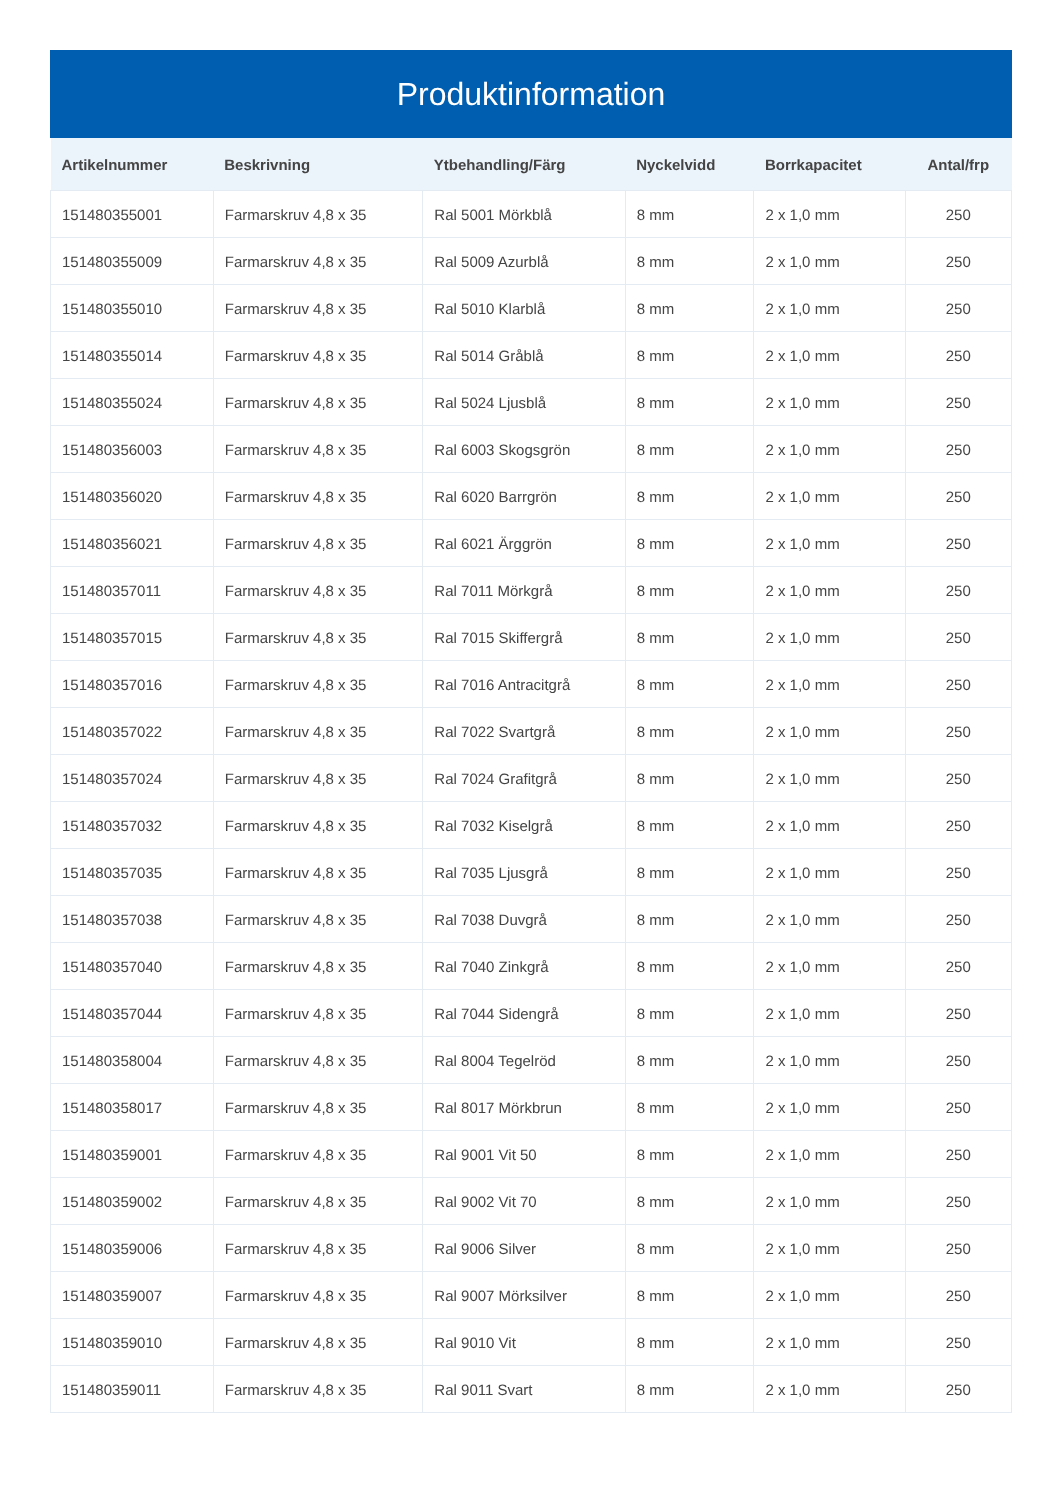Produktinformation
| Artikelnummer | Beskrivning | Ytbehandling/Färg | Nyckelvidd | Borrkapacitet | Antal/frp |
| --- | --- | --- | --- | --- | --- |
| 151480355001 | Farmarskruv 4,8 x 35 | Ral 5001 Mörkblå | 8 mm | 2 x 1,0 mm | 250 |
| 151480355009 | Farmarskruv 4,8 x 35 | Ral 5009 Azurblå | 8 mm | 2 x 1,0 mm | 250 |
| 151480355010 | Farmarskruv 4,8 x 35 | Ral 5010 Klarblå | 8 mm | 2 x 1,0 mm | 250 |
| 151480355014 | Farmarskruv 4,8 x 35 | Ral 5014 Gråblå | 8 mm | 2 x 1,0 mm | 250 |
| 151480355024 | Farmarskruv 4,8 x 35 | Ral 5024 Ljusblå | 8 mm | 2 x 1,0 mm | 250 |
| 151480356003 | Farmarskruv 4,8 x 35 | Ral 6003 Skogsgrön | 8 mm | 2 x 1,0 mm | 250 |
| 151480356020 | Farmarskruv 4,8 x 35 | Ral 6020 Barrgrön | 8 mm | 2 x 1,0 mm | 250 |
| 151480356021 | Farmarskruv 4,8 x 35 | Ral 6021 Ärggrön | 8 mm | 2 x 1,0 mm | 250 |
| 151480357011 | Farmarskruv 4,8 x 35 | Ral 7011 Mörkgrå | 8 mm | 2 x 1,0 mm | 250 |
| 151480357015 | Farmarskruv 4,8 x 35 | Ral 7015 Skiffergrå | 8 mm | 2 x 1,0 mm | 250 |
| 151480357016 | Farmarskruv 4,8 x 35 | Ral 7016 Antracitgrå | 8 mm | 2 x 1,0 mm | 250 |
| 151480357022 | Farmarskruv 4,8 x 35 | Ral 7022 Svartgrå | 8 mm | 2 x 1,0 mm | 250 |
| 151480357024 | Farmarskruv 4,8 x 35 | Ral 7024 Grafitgrå | 8 mm | 2 x 1,0 mm | 250 |
| 151480357032 | Farmarskruv 4,8 x 35 | Ral 7032 Kiselgrå | 8 mm | 2 x 1,0 mm | 250 |
| 151480357035 | Farmarskruv 4,8 x 35 | Ral 7035 Ljusgrå | 8 mm | 2 x 1,0 mm | 250 |
| 151480357038 | Farmarskruv 4,8 x 35 | Ral 7038 Duvgrå | 8 mm | 2 x 1,0 mm | 250 |
| 151480357040 | Farmarskruv 4,8 x 35 | Ral 7040 Zinkgrå | 8 mm | 2 x 1,0 mm | 250 |
| 151480357044 | Farmarskruv 4,8 x 35 | Ral 7044 Sidengrå | 8 mm | 2 x 1,0 mm | 250 |
| 151480358004 | Farmarskruv 4,8 x 35 | Ral 8004 Tegelröd | 8 mm | 2 x 1,0 mm | 250 |
| 151480358017 | Farmarskruv 4,8 x 35 | Ral 8017 Mörkbrun | 8 mm | 2 x 1,0 mm | 250 |
| 151480359001 | Farmarskruv 4,8 x 35 | Ral 9001 Vit 50 | 8 mm | 2 x 1,0 mm | 250 |
| 151480359002 | Farmarskruv 4,8 x 35 | Ral 9002 Vit 70 | 8 mm | 2 x 1,0 mm | 250 |
| 151480359006 | Farmarskruv 4,8 x 35 | Ral 9006 Silver | 8 mm | 2 x 1,0 mm | 250 |
| 151480359007 | Farmarskruv 4,8 x 35 | Ral 9007 Mörksilver | 8 mm | 2 x 1,0 mm | 250 |
| 151480359010 | Farmarskruv 4,8 x 35 | Ral 9010 Vit | 8 mm | 2 x 1,0 mm | 250 |
| 151480359011 | Farmarskruv 4,8 x 35 | Ral 9011 Svart | 8 mm | 2 x 1,0 mm | 250 |